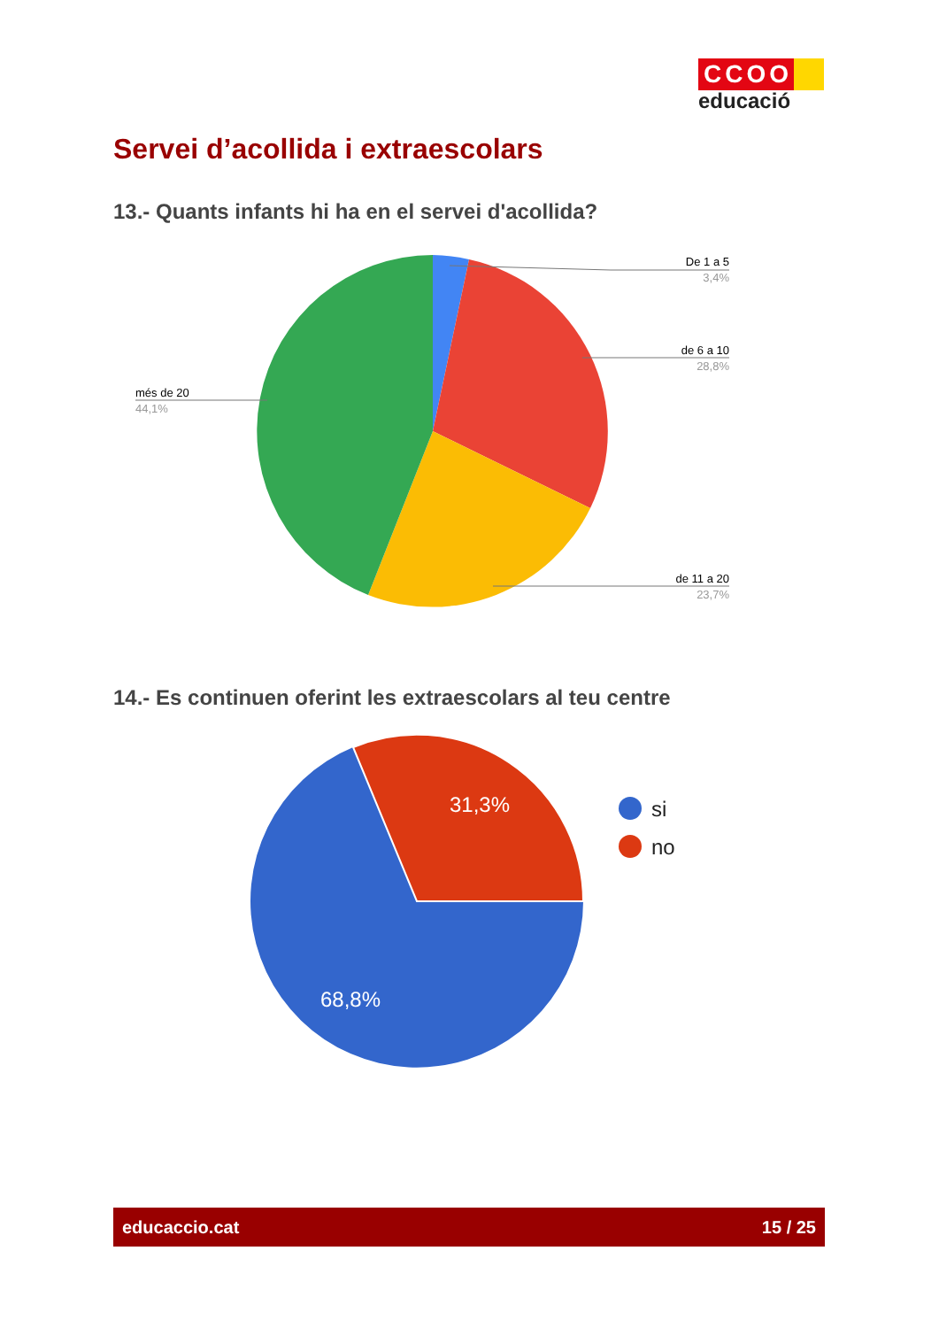CCOO
educació
Servei d’acollida i extraescolars
13.- Quants infants hi ha en el servei d'acollida?
De 1 a 5
3,4%
de 6 a 10
28,8%
de 11 a 20
23,7%
més de 20
44,1%
14.- Es continuen oferint les extraescolars al teu centre
31,3%
68,8%
si
no
educaccio.cat 15 / 25